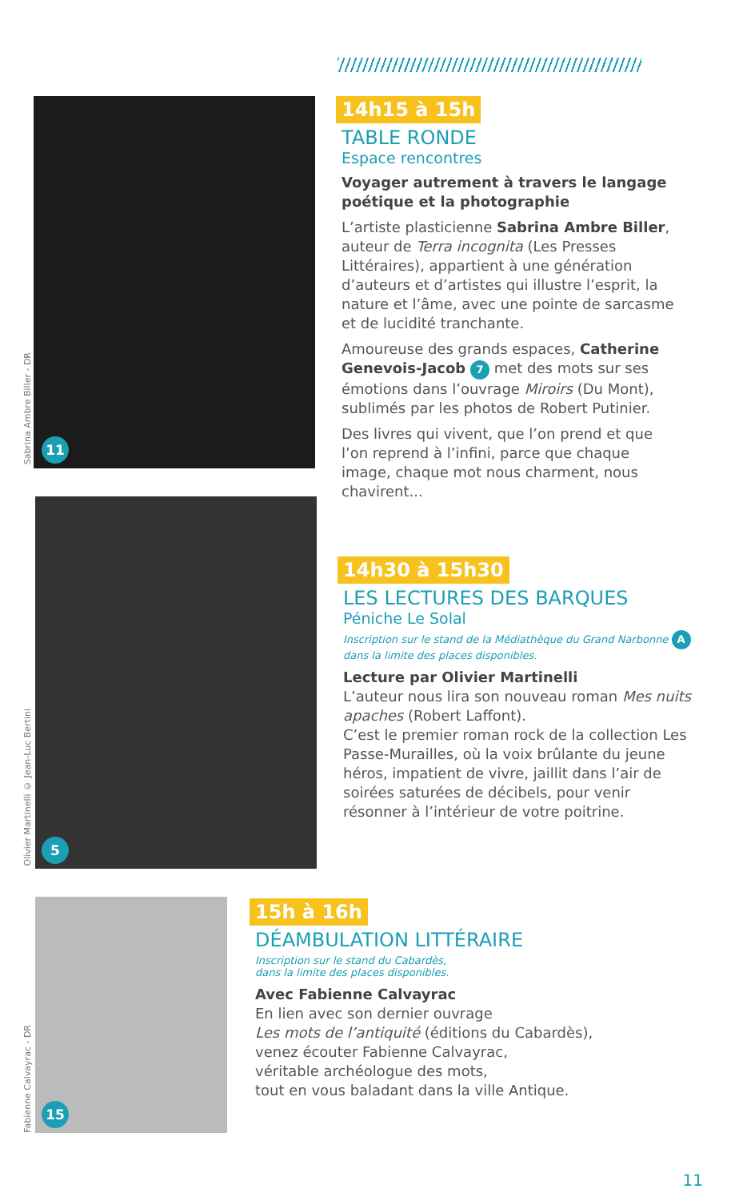Sabrina Ambre Biller - DR
11
14h15 à 15h
TABLE RONDE
Espace rencontres
Voyager autrement à travers le langage poétique et la photographie
L’artiste plasticienne Sabrina Ambre Biller, auteur de Terra incognita (Les Presses Littéraires), appartient à une génération d’auteurs et d’artistes qui illustre l’esprit, la nature et l’âme, avec une pointe de sarcasme et de lucidité tranchante.
Amoureuse des grands espaces, Catherine Genevois-Jacob 7 met des mots sur ses émotions dans l’ouvrage Miroirs (Du Mont), sublimés par les photos de Robert Putinier.
Des livres qui vivent, que l’on prend et que l’on reprend à l’infini, parce que chaque image, chaque mot nous charment, nous chavirent...
Olivier Martinelli © Jean-Luc Bertini
5
14h30 à 15h30
LES LECTURES DES BARQUES
Péniche Le Solal
Inscription sur le stand de la Médiathèque du Grand Narbonne A
dans la limite des places disponibles.
Lecture par Olivier Martinelli
L’auteur nous lira son nouveau roman Mes nuits apaches (Robert Laffont).
C’est le premier roman rock de la collection Les Passe-Murailles, où la voix brûlante du jeune héros, impatient de vivre, jaillit dans l’air de soirées saturées de décibels, pour venir résonner à l’intérieur de votre poitrine.
Fabienne Calvayrac - DR
15
15h à 16h
DÉAMBULATION LITTÉRAIRE
Inscription sur le stand du Cabardès,
dans la limite des places disponibles.
Avec Fabienne Calvayrac
En lien avec son dernier ouvrage
Les mots de l’antiquité (éditions du Cabardès),
venez écouter Fabienne Calvayrac,
véritable archéologue des mots,
tout en vous baladant dans la ville Antique.
11